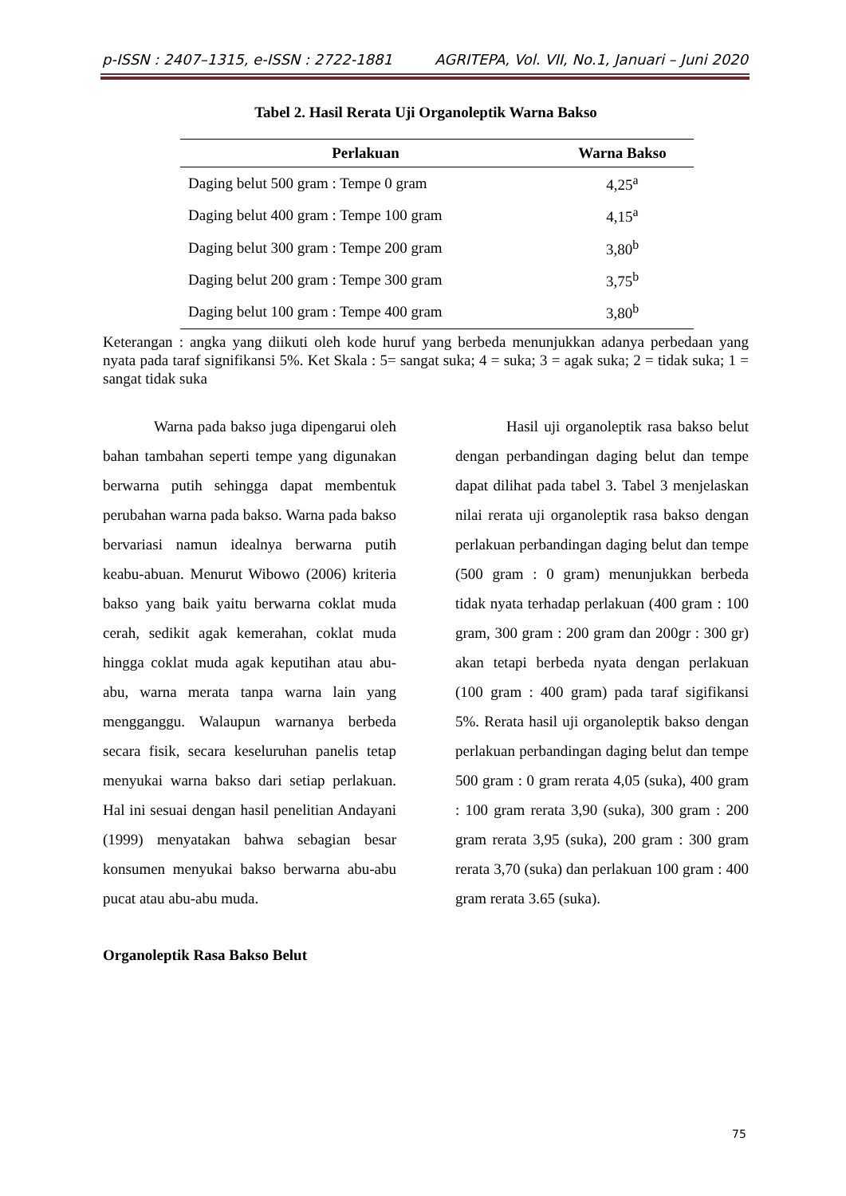p-ISSN : 2407–1315, e-ISSN : 2722-1881 AGRITEPA, Vol. VII, No.1, Januari – Juni 2020
Tabel 2. Hasil Rerata Uji Organoleptik Warna Bakso
| Perlakuan | Warna Bakso |
| --- | --- |
| Daging belut 500 gram : Tempe 0 gram | 4,25<sup>a</sup> |
| Daging belut 400 gram : Tempe 100 gram | 4,15<sup>a</sup> |
| Daging belut 300 gram : Tempe 200 gram | 3,80<sup>b</sup> |
| Daging belut 200 gram : Tempe 300 gram | 3,75<sup>b</sup> |
| Daging belut 100 gram : Tempe 400 gram | 3,80<sup>b</sup> |
Keterangan : angka yang diikuti oleh kode huruf yang berbeda menunjukkan adanya perbedaan yang nyata pada taraf signifikansi 5%. Ket Skala : 5= sangat suka; 4 = suka; 3 = agak suka; 2 = tidak suka; 1 = sangat tidak suka
Warna pada bakso juga dipengarui oleh bahan tambahan seperti tempe yang digunakan berwarna putih sehingga dapat membentuk perubahan warna pada bakso. Warna pada bakso bervariasi namun idealnya berwarna putih keabu-abuan. Menurut Wibowo (2006) kriteria bakso yang baik yaitu berwarna coklat muda cerah, sedikit agak kemerahan, coklat muda hingga coklat muda agak keputihan atau abu-abu, warna merata tanpa warna lain yang mengganggu. Walaupun warnanya berbeda secara fisik, secara keseluruhan panelis tetap menyukai warna bakso dari setiap perlakuan. Hal ini sesuai dengan hasil penelitian Andayani (1999) menyatakan bahwa sebagian besar konsumen menyukai bakso berwarna abu-abu pucat atau abu-abu muda.
Organoleptik Rasa Bakso Belut
Hasil uji organoleptik rasa bakso belut dengan perbandingan daging belut dan tempe dapat dilihat pada tabel 3. Tabel 3 menjelaskan nilai rerata uji organoleptik rasa bakso dengan perlakuan perbandingan daging belut dan tempe (500 gram : 0 gram) menunjukkan berbeda tidak nyata terhadap perlakuan (400 gram : 100 gram, 300 gram : 200 gram dan 200gr : 300 gr) akan tetapi berbeda nyata dengan perlakuan (100 gram : 400 gram) pada taraf sigifikansi 5%. Rerata hasil uji organoleptik bakso dengan perlakuan perbandingan daging belut dan tempe 500 gram : 0 gram rerata 4,05 (suka), 400 gram : 100 gram rerata 3,90 (suka), 300 gram : 200 gram rerata 3,95 (suka), 200 gram : 300 gram rerata 3,70 (suka) dan perlakuan 100 gram : 400 gram rerata 3.65 (suka).
75